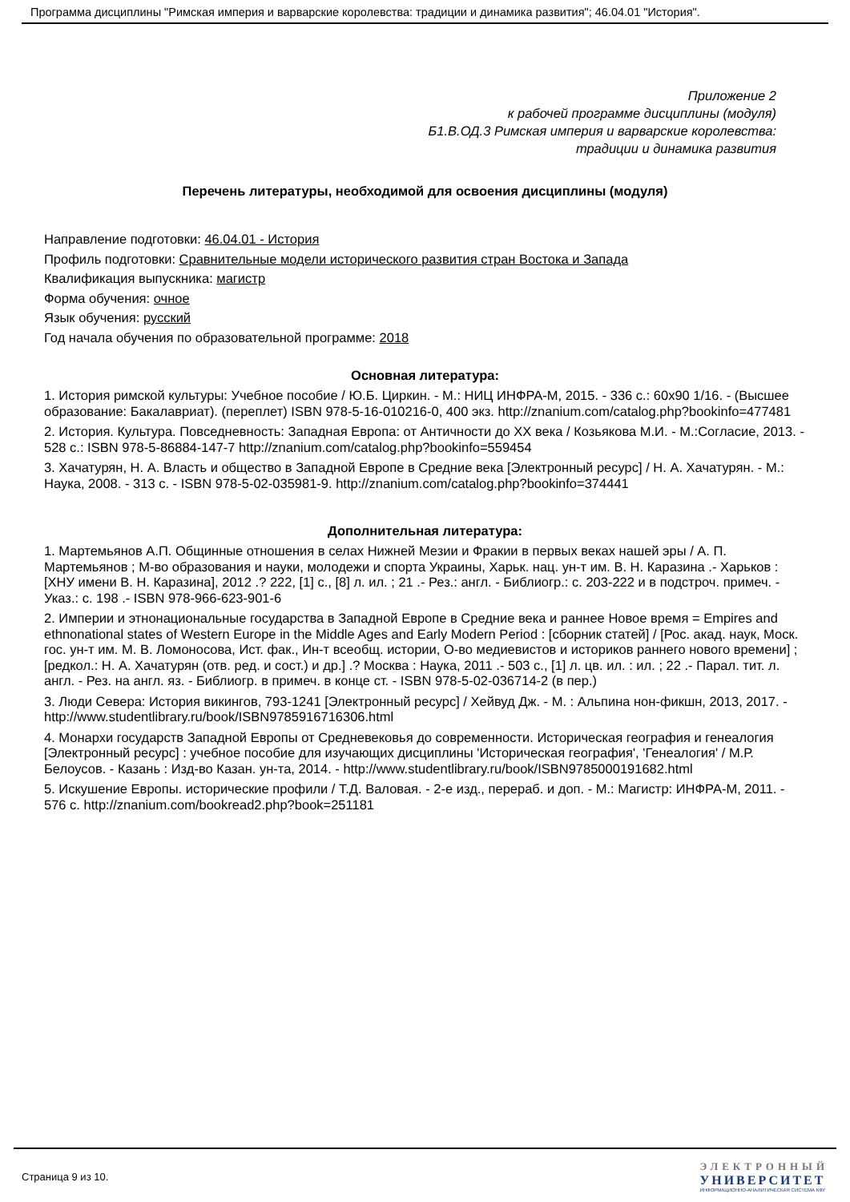Программа дисциплины "Римская империя и варварские королевства: традиции и динамика развития"; 46.04.01 "История".
Приложение 2
к рабочей программе дисциплины (модуля)
Б1.В.ОД.3 Римская империя и варварские королевства:
традиции и динамика развития
Перечень литературы, необходимой для освоения дисциплины (модуля)
Направление подготовки: 46.04.01 - История
Профиль подготовки: Сравнительные модели исторического развития стран Востока и Запада
Квалификация выпускника: магистр
Форма обучения: очное
Язык обучения: русский
Год начала обучения по образовательной программе: 2018
Основная литература:
1. История римской культуры: Учебное пособие / Ю.Б. Циркин. - М.: НИЦ ИНФРА-М, 2015. - 336 с.: 60x90 1/16. - (Высшее образование: Бакалавриат). (переплет) ISBN 978-5-16-010216-0, 400 экз. http://znanium.com/catalog.php?bookinfo=477481
2. История. Культура. Повседневность: Западная Европа: от Античности до XX века / Козьякова М.И. - М.:Согласие, 2013. - 528 с.: ISBN 978-5-86884-147-7 http://znanium.com/catalog.php?bookinfo=559454
3. Хачатурян, Н. А. Власть и общество в Западной Европе в Средние века [Электронный ресурс] / Н. А. Хачатурян. - М.: Наука, 2008. - 313 с. - ISBN 978-5-02-035981-9. http://znanium.com/catalog.php?bookinfo=374441
Дополнительная литература:
1. Мартемьянов А.П. Общинные отношения в селах Нижней Мезии и Фракии в первых веках нашей эры / А. П. Мартемьянов ; М-во образования и науки, молодежи и спорта Украины, Харьк. нац. ун-т им. В. Н. Каразина .- Харьков : [ХНУ имени В. Н. Каразина], 2012 .? 222, [1] с., [8] л. ил. ; 21 .- Рез.: англ. - Библиогр.: с. 203-222 и в подстроч. примеч. - Указ.: с. 198 .- ISBN 978-966-623-901-6
2. Империи и этнонациональные государства в Западной Европе в Средние века и раннее Новое время = Empires and ethnonational states of Western Europe in the Middle Ages and Early Modern Period : [сборник статей] / [Рос. акад. наук, Моск. гос. ун-т им. М. В. Ломоносова, Ист. фак., Ин-т всеобщ. истории, О-во медиевистов и историков раннего нового времени] ; [редкол.: Н. А. Хачатурян (отв. ред. и сост.) и др.] .? Москва : Наука, 2011 .- 503 с., [1] л. цв. ил. : ил. ; 22 .- Парал. тит. л. англ. - Рез. на англ. яз. - Библиогр. в примеч. в конце ст. - ISBN 978-5-02-036714-2 (в пер.)
3. Люди Севера: История викингов, 793-1241 [Электронный ресурс] / Хейвуд Дж. - М. : Альпина нон-фикшн, 2013, 2017. - http://www.studentlibrary.ru/book/ISBN9785916716306.html
4. Монархи государств Западной Европы от Средневековья до современности. Историческая география и генеалогия [Электронный ресурс] : учебное пособие для изучающих дисциплины 'Историческая география', 'Генеалогия' / М.Р. Белоусов. - Казань : Изд-во Казан. ун-та, 2014. - http://www.studentlibrary.ru/book/ISBN9785000191682.html
5. Искушение Европы. исторические профили / Т.Д. Валовая. - 2-е изд., перераб. и доп. - М.: Магистр: ИНФРА-М, 2011. - 576 с. http://znanium.com/bookread2.php?book=251181
Страница 9 из 10.
ЭЛЕКТРОННЫЙ
УНИВЕРСИТЕТ
ИНФОРМАЦИОННО-АНАЛИТИЧЕСКАЯ СИСТЕМА КФУ